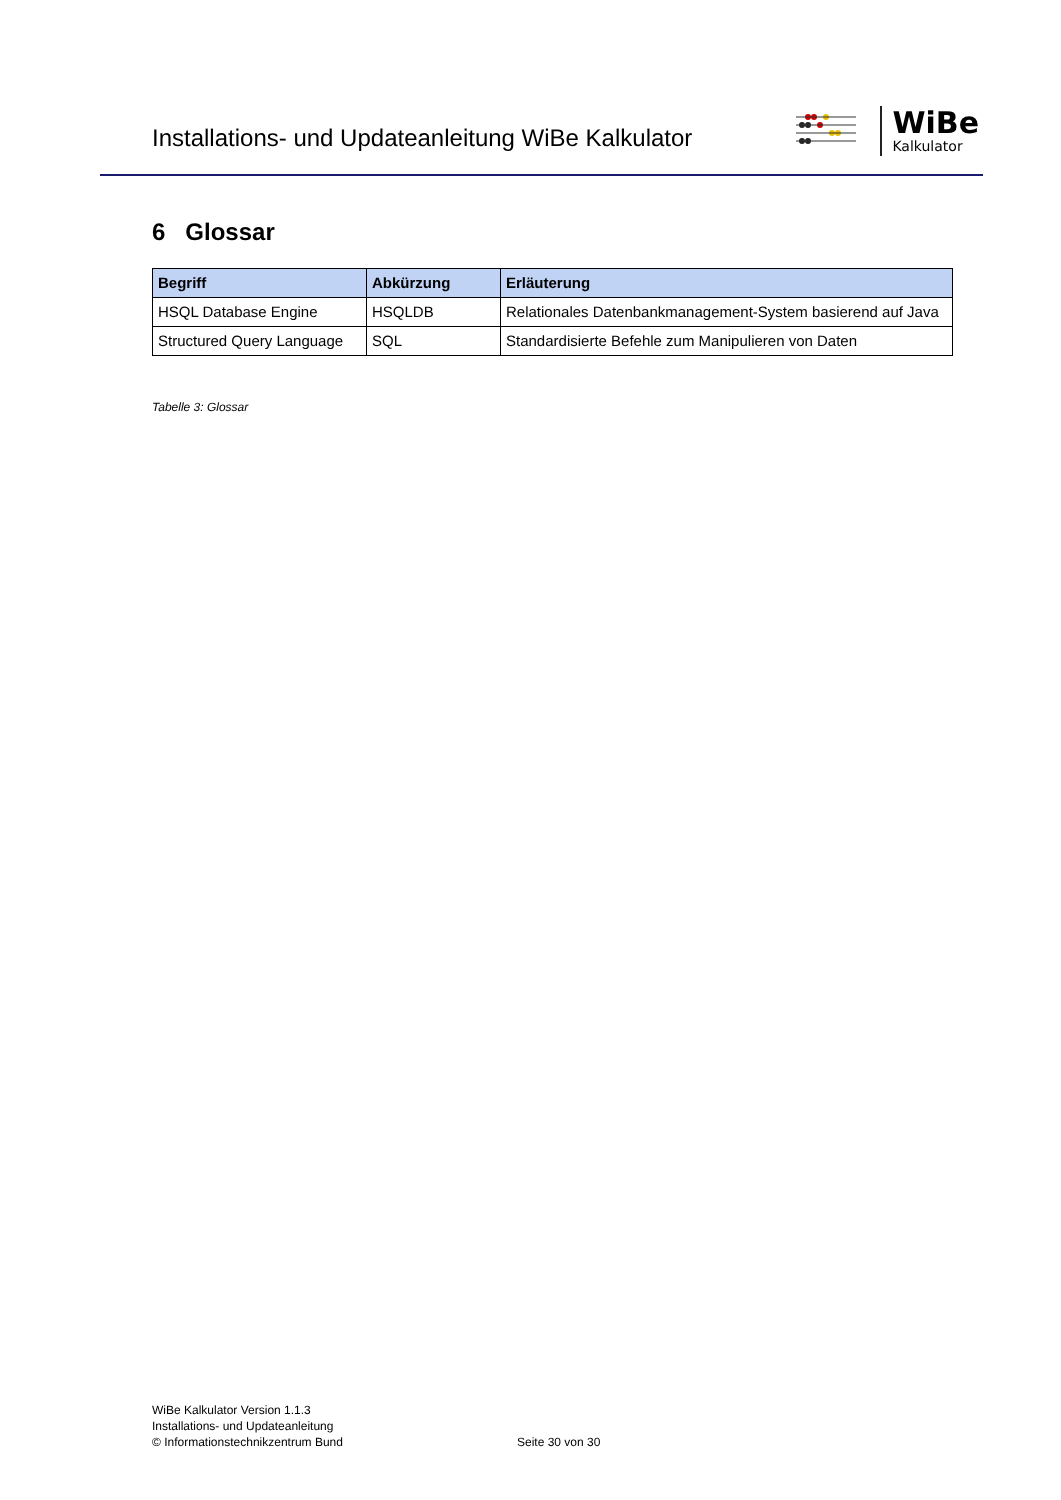Installations- und Updateanleitung WiBe Kalkulator
WiBe
Kalkulator
6 Glossar
| Begriff | Abkürzung | Erläuterung |
| --- | --- | --- |
| HSQL Database Engine | HSQLDB | Relationales Datenbankmanagement-System basierend auf Java |
| Structured Query Language | SQL | Standardisierte Befehle zum Manipulieren von Daten |
Tabelle 3: Glossar
WiBe Kalkulator Version 1.1.3
Installations- und Updateanleitung
© Informationstechnikzentrum Bund
Seite 30 von 30